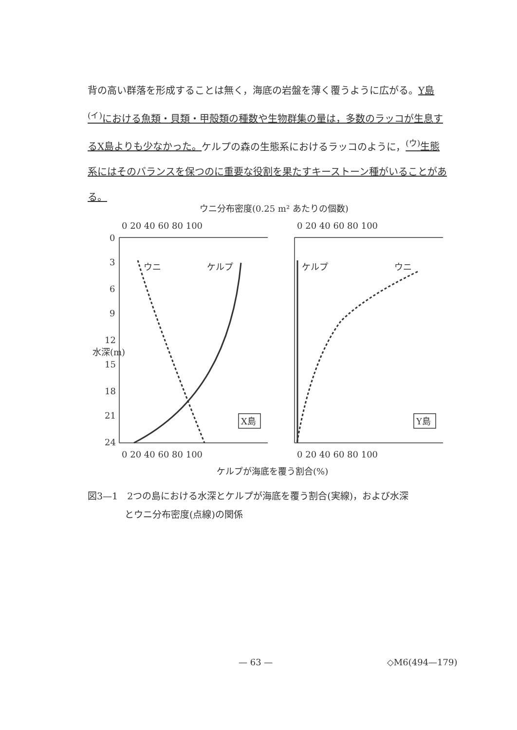背の高い群落を形成することは無く，海底の岩盤を薄く覆うように広がる。Y島<sup>(イ)</sup>における魚類・貝類・甲殻類の種数や生物群集の量は，多数のラッコが生息するX島よりも少なかった。ケルプの森の生態系におけるラッコのように，<sup>(ウ)</sup>生態系にはそのバランスを保つのに重要な役割を果たすキーストーン種がいることがある。
ウニ分布密度(0.25 m² あたりの個数)
0 20 40 60 80 100
0 20 40 60 80 100
0 20 40 60 80 100
0 20 40 60 80 100
0
3
6
9
12
15
18
21
24
水深(m)
ウニ
ケルプ
ケルプ
ウニ
X島
Y島
ケルプが海底を覆う割合(%)
図3—1　2つの島における水深とケルプが海底を覆う割合(実線)，および水深
　　　　とウニ分布密度(点線)の関係
— 63 — ◇M6(494—179)